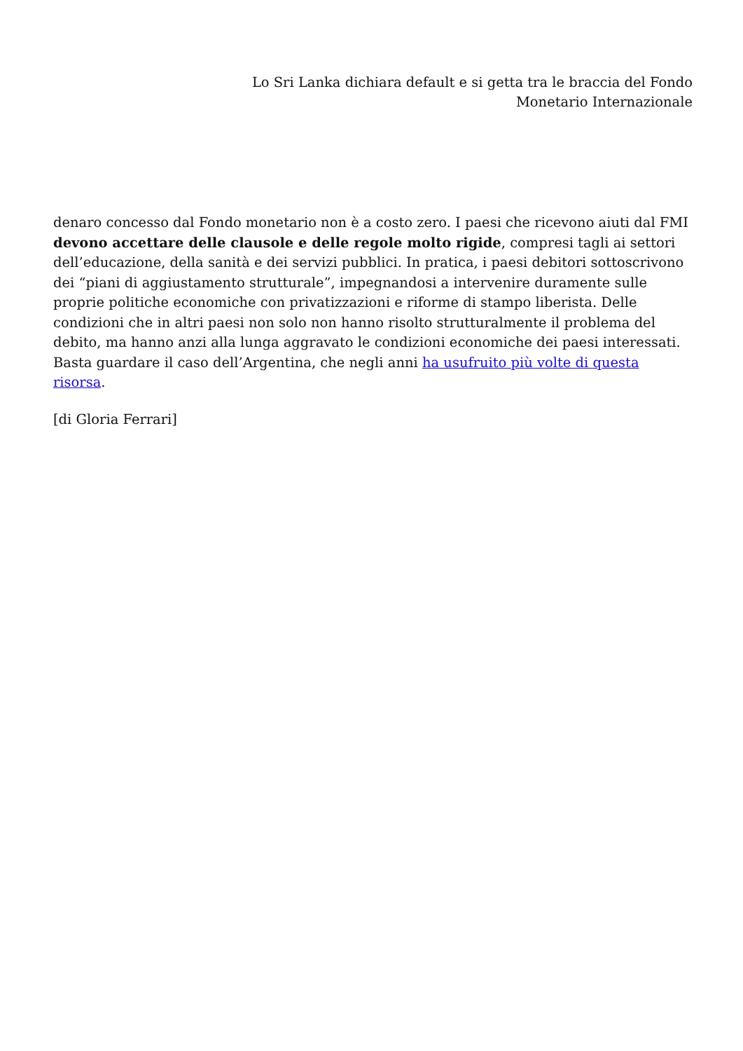Lo Sri Lanka dichiara default e si getta tra le braccia del Fondo
Monetario Internazionale
denaro concesso dal Fondo monetario non è a costo zero. I paesi che ricevono aiuti dal FMI devono accettare delle clausole e delle regole molto rigide, compresi tagli ai settori dell’educazione, della sanità e dei servizi pubblici. In pratica, i paesi debitori sottoscrivono dei “piani di aggiustamento strutturale”, impegnandosi a intervenire duramente sulle proprie politiche economiche con privatizzazioni e riforme di stampo liberista. Delle condizioni che in altri paesi non solo non hanno risolto strutturalmente il problema del debito, ma hanno anzi alla lunga aggravato le condizioni economiche dei paesi interessati. Basta guardare il caso dell’Argentina, che negli anni ha usufruito più volte di questa risorsa.
[di Gloria Ferrari]